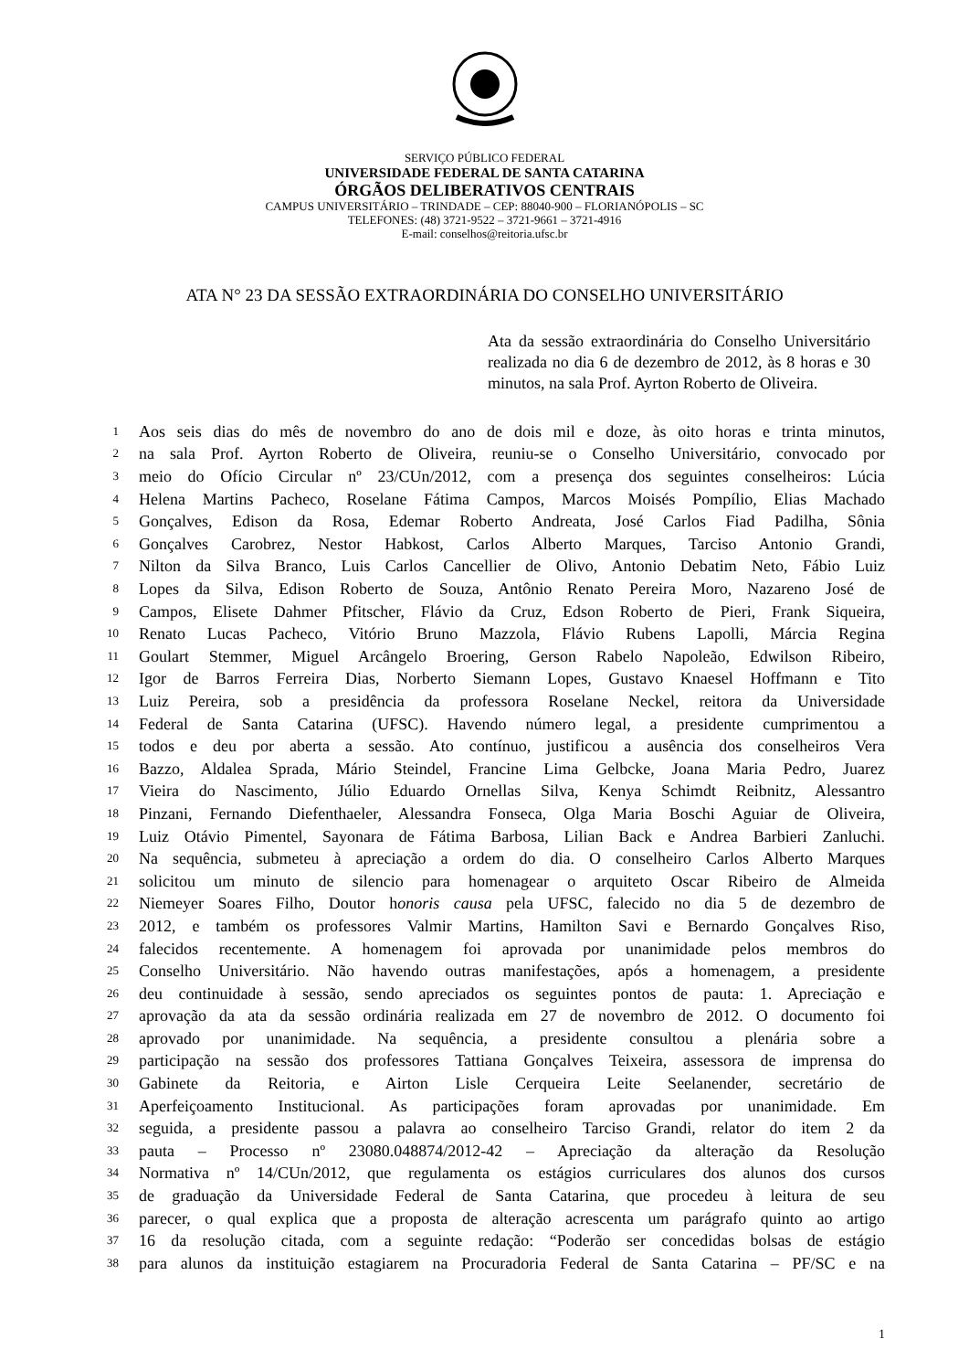SERVIÇO PÚBLICO FEDERAL
UNIVERSIDADE FEDERAL DE SANTA CATARINA
ÓRGÃOS DELIBERATIVOS CENTRAIS
CAMPUS UNIVERSITÁRIO – TRINDADE – CEP: 88040-900 – FLORIANÓPOLIS – SC
TELEFONES: (48) 3721-9522 – 3721-9661 – 3721-4916
E-mail: conselhos@reitoria.ufsc.br
ATA N° 23 DA SESSÃO EXTRAORDINÁRIA DO CONSELHO UNIVERSITÁRIO
Ata da sessão extraordinária do Conselho Universitário realizada no dia 6 de dezembro de 2012, às 8 horas e 30 minutos, na sala Prof. Ayrton Roberto de Oliveira.
1 Aos seis dias do mês de novembro do ano de dois mil e doze, às oito horas e trinta minutos,
2 na sala Prof. Ayrton Roberto de Oliveira, reuniu-se o Conselho Universitário, convocado por
3 meio do Ofício Circular nº 23/CUn/2012, com a presença dos seguintes conselheiros: Lúcia
4 Helena Martins Pacheco, Roselane Fátima Campos, Marcos Moisés Pompílio, Elias Machado
5 Gonçalves, Edison da Rosa, Edemar Roberto Andreata, José Carlos Fiad Padilha, Sônia
6 Gonçalves Carobrez, Nestor Habkost, Carlos Alberto Marques, Tarciso Antonio Grandi,
7 Nilton da Silva Branco, Luis Carlos Cancellier de Olivo, Antonio Debatim Neto, Fábio Luiz
8 Lopes da Silva, Edison Roberto de Souza, Antônio Renato Pereira Moro, Nazareno José de
9 Campos, Elisete Dahmer Pfitscher, Flávio da Cruz, Edson Roberto de Pieri, Frank Siqueira,
10 Renato Lucas Pacheco, Vitório Bruno Mazzola, Flávio Rubens Lapolli, Márcia Regina
11 Goulart Stemmer, Miguel Arcângelo Broering, Gerson Rabelo Napoleão, Edwilson Ribeiro,
12 Igor de Barros Ferreira Dias, Norberto Siemann Lopes, Gustavo Knaesel Hoffmann e Tito
13 Luiz Pereira, sob a presidência da professora Roselane Neckel, reitora da Universidade
14 Federal de Santa Catarina (UFSC). Havendo número legal, a presidente cumprimentou a
15 todos e deu por aberta a sessão. Ato contínuo, justificou a ausência dos conselheiros Vera
16 Bazzo, Aldalea Sprada, Mário Steindel, Francine Lima Gelbcke, Joana Maria Pedro, Juarez
17 Vieira do Nascimento, Júlio Eduardo Ornellas Silva, Kenya Schimdt Reibnitz, Alessantro
18 Pinzani, Fernando Diefenthaeler, Alessandra Fonseca, Olga Maria Boschi Aguiar de Oliveira,
19 Luiz Otávio Pimentel, Sayonara de Fátima Barbosa, Lilian Back e Andrea Barbieri Zanluchi.
20 Na sequência, submeteu à apreciação a ordem do dia. O conselheiro Carlos Alberto Marques
21 solicitou um minuto de silencio para homenagear o arquiteto Oscar Ribeiro de Almeida
22 Niemeyer Soares Filho, Doutor honoris causa pela UFSC, falecido no dia 5 de dezembro de
23 2012, e também os professores Valmir Martins, Hamilton Savi e Bernardo Gonçalves Riso,
24 falecidos recentemente. A homenagem foi aprovada por unanimidade pelos membros do
25 Conselho Universitário. Não havendo outras manifestações, após a homenagem, a presidente
26 deu continuidade à sessão, sendo apreciados os seguintes pontos de pauta: 1. Apreciação e
27 aprovação da ata da sessão ordinária realizada em 27 de novembro de 2012. O documento foi
28 aprovado por unanimidade. Na sequência, a presidente consultou a plenária sobre a
29 participação na sessão dos professores Tattiana Gonçalves Teixeira, assessora de imprensa do
30 Gabinete da Reitoria, e Airton Lisle Cerqueira Leite Seelanender, secretário de
31 Aperfeiçoamento Institucional. As participações foram aprovadas por unanimidade. Em
32 seguida, a presidente passou a palavra ao conselheiro Tarciso Grandi, relator do item 2 da
33 pauta – Processo nº 23080.048874/2012-42 – Apreciação da alteração da Resolução
34 Normativa nº 14/CUn/2012, que regulamenta os estágios curriculares dos alunos dos cursos
35 de graduação da Universidade Federal de Santa Catarina, que procedeu à leitura de seu
36 parecer, o qual explica que a proposta de alteração acrescenta um parágrafo quinto ao artigo
37 16 da resolução citada, com a seguinte redação: “Poderão ser concedidas bolsas de estágio
38 para alunos da instituição estagiarem na Procuradoria Federal de Santa Catarina – PF/SC e na
1